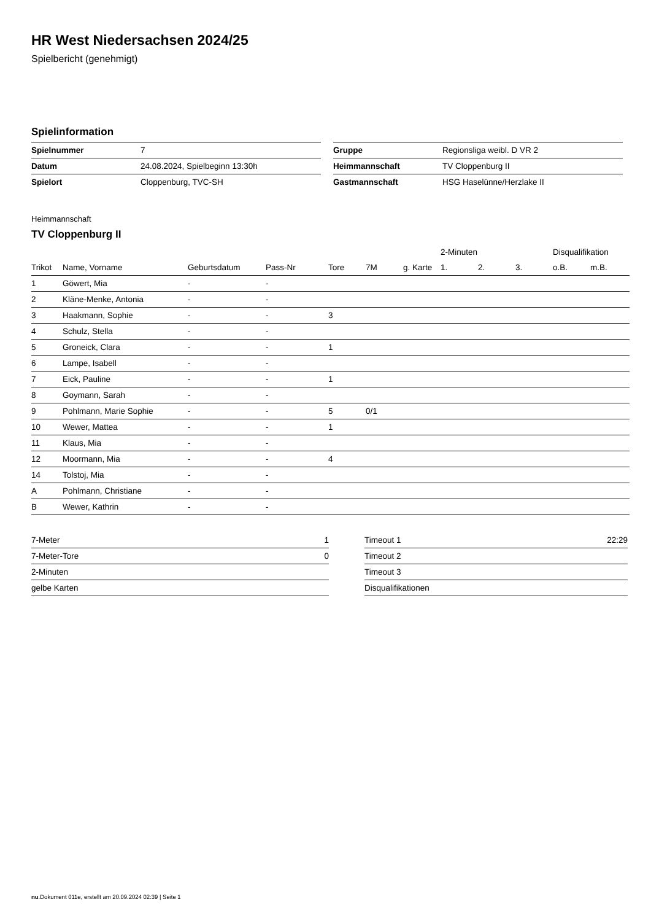HR West Niedersachsen 2024/25
Spielbericht (genehmigt)
Spielinformation
| Spielnummer | 7 |
| Datum | 24.08.2024, Spielbeginn 13:30h |
| Spielort | Cloppenburg, TVC-SH |
| Gruppe | Regionsliga weibl. D VR 2 |
| Heimmannschaft | TV Cloppenburg II |
| Gastmannschaft | HSG Haselünne/Herzlake II |
Heimmannschaft
TV Cloppenburg II
| | | | | | | | 2-Minuten | | | Disqualifikation | |
| --- | --- | --- | --- | --- | --- | --- | --- | --- | --- | --- | --- |
| Trikot | Name, Vorname | Geburtsdatum | Pass-Nr | Tore | 7M | g. Karte | 1. | 2. | 3. | o.B. | m.B. |
| 1 | Göwert, Mia | - | - | | | | | | | | |
| 2 | Kläne-Menke, Antonia | - | - | | | | | | | | |
| 3 | Haakmann, Sophie | - | - | 3 | | | | | | | |
| 4 | Schulz, Stella | - | - | | | | | | | | |
| 5 | Groneick, Clara | - | - | 1 | | | | | | | |
| 6 | Lampe, Isabell | - | - | | | | | | | | |
| 7 | Eick, Pauline | - | - | 1 | | | | | | | |
| 8 | Goymann, Sarah | - | - | | | | | | | | |
| 9 | Pohlmann, Marie Sophie | - | - | 5 | 0/1 | | | | | | |
| 10 | Wewer, Mattea | - | - | 1 | | | | | | | |
| 11 | Klaus, Mia | - | - | | | | | | | | |
| 12 | Moormann, Mia | - | - | 4 | | | | | | | |
| 14 | Tolstoj, Mia | - | - | | | | | | | | |
| A | Pohlmann, Christiane | - | - | | | | | | | | |
| B | Wewer, Kathrin | - | - | | | | | | | | |
| 7-Meter | 1 |
| 7-Meter-Tore | 0 |
| 2-Minuten | |
| gelbe Karten | |
| Timeout 1 | 22:29 |
| Timeout 2 | |
| Timeout 3 | |
| Disqualifikationen | |
nu.Dokument 011e, erstellt am 20.09.2024 02:39 | Seite 1